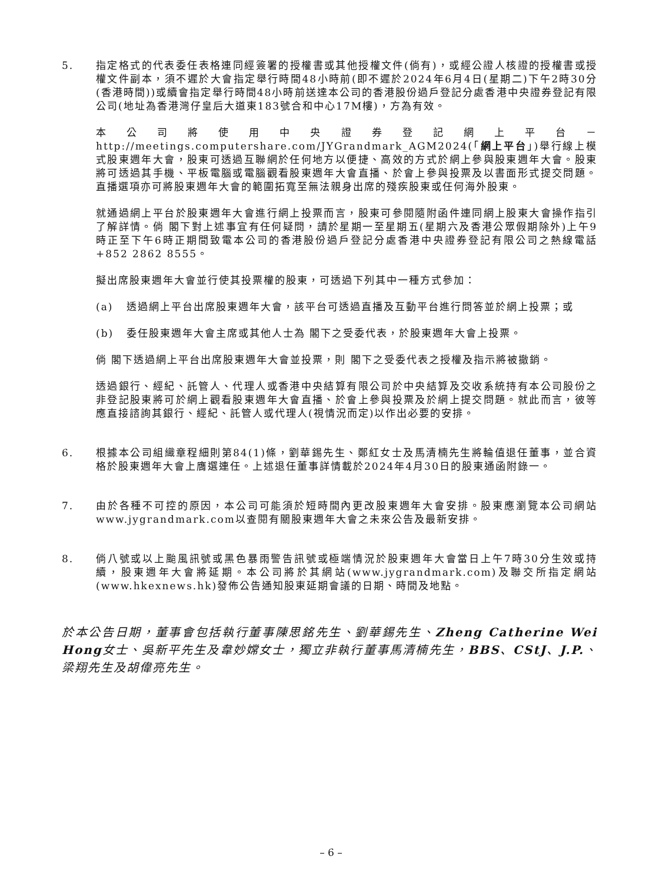5. 指定格式的代表委任表格連同經簽署的授權書或其他授權文件(倘有)，或經公證人核證的授權書或授權文件副本，須不遲於大會指定舉行時間48小時前(即不遲於2024年6月4日(星期二)下午2時30分(香港時間))或續會指定舉行時間48小時前送達本公司的香港股份過戶登記分處香港中央證券登記有限公司(地址為香港灣仔皇后大道東183號合和中心17M樓)，方為有效。
本公司將使用中央證券登記網上平台－http://meetings.computershare.com/JYGrandmark_AGM2024(「網上平台」)舉行線上模式股東週年大會，股東可透過互聯網於任何地方以便捷、高效的方式於網上參與股東週年大會。股東將可透過其手機、平板電腦或電腦觀看股東週年大會直播、於會上參與投票及以書面形式提交問題。直播選項亦可將股東週年大會的範圍拓寬至無法親身出席的殘疾股東或任何海外股東。
就通過網上平台於股東週年大會進行網上投票而言，股東可參閱隨附函件連同網上股東大會操作指引了解詳情。倘 閣下對上述事宜有任何疑問，請於星期一至星期五(星期六及香港公眾假期除外)上午9時正至下午6時正期間致電本公司的香港股份過戶登記分處香港中央證券登記有限公司之熱線電話+852 2862 8555。
擬出席股東週年大會並行使其投票權的股東，可透過下列其中一種方式參加：
(a) 透過網上平台出席股東週年大會，該平台可透過直播及互動平台進行問答並於網上投票；或
(b) 委任股東週年大會主席或其他人士為 閣下之受委代表，於股東週年大會上投票。
倘 閣下透過網上平台出席股東週年大會並投票，則 閣下之受委代表之授權及指示將被撤銷。
透過銀行、經紀、託管人、代理人或香港中央結算有限公司於中央結算及交收系統持有本公司股份之非登記股東將可於網上觀看股東週年大會直播、於會上參與投票及於網上提交問題。就此而言，彼等應直接諮詢其銀行、經紀、託管人或代理人(視情況而定)以作出必要的安排。
6. 根據本公司組織章程細則第84(1)條，劉華錫先生、鄭紅女士及馬清楠先生將輪值退任董事，並合資格於股東週年大會上膺選連任。上述退任董事詳情載於2024年4月30日的股東通函附錄一。
7. 由於各種不可控的原因，本公司可能須於短時間內更改股東週年大會安排。股東應瀏覽本公司網站www.jygrandmark.com以查閱有關股東週年大會之未來公告及最新安排。
8. 倘八號或以上颱風訊號或黑色暴雨警告訊號或極端情況於股東週年大會當日上午7時30分生效或持續，股東週年大會將延期。本公司將於其網站(www.jygrandmark.com)及聯交所指定網站(www.hkexnews.hk)發佈公告通知股東延期會議的日期、時間及地點。
於本公告日期，董事會包括執行董事陳思銘先生、劉華錫先生、Zheng Catherine Wei Hong女士、吳新平先生及韋妙嫦女士，獨立非執行董事馬清楠先生，BBS、CStJ、J.P.、梁翔先生及胡偉亮先生。
– 6 –